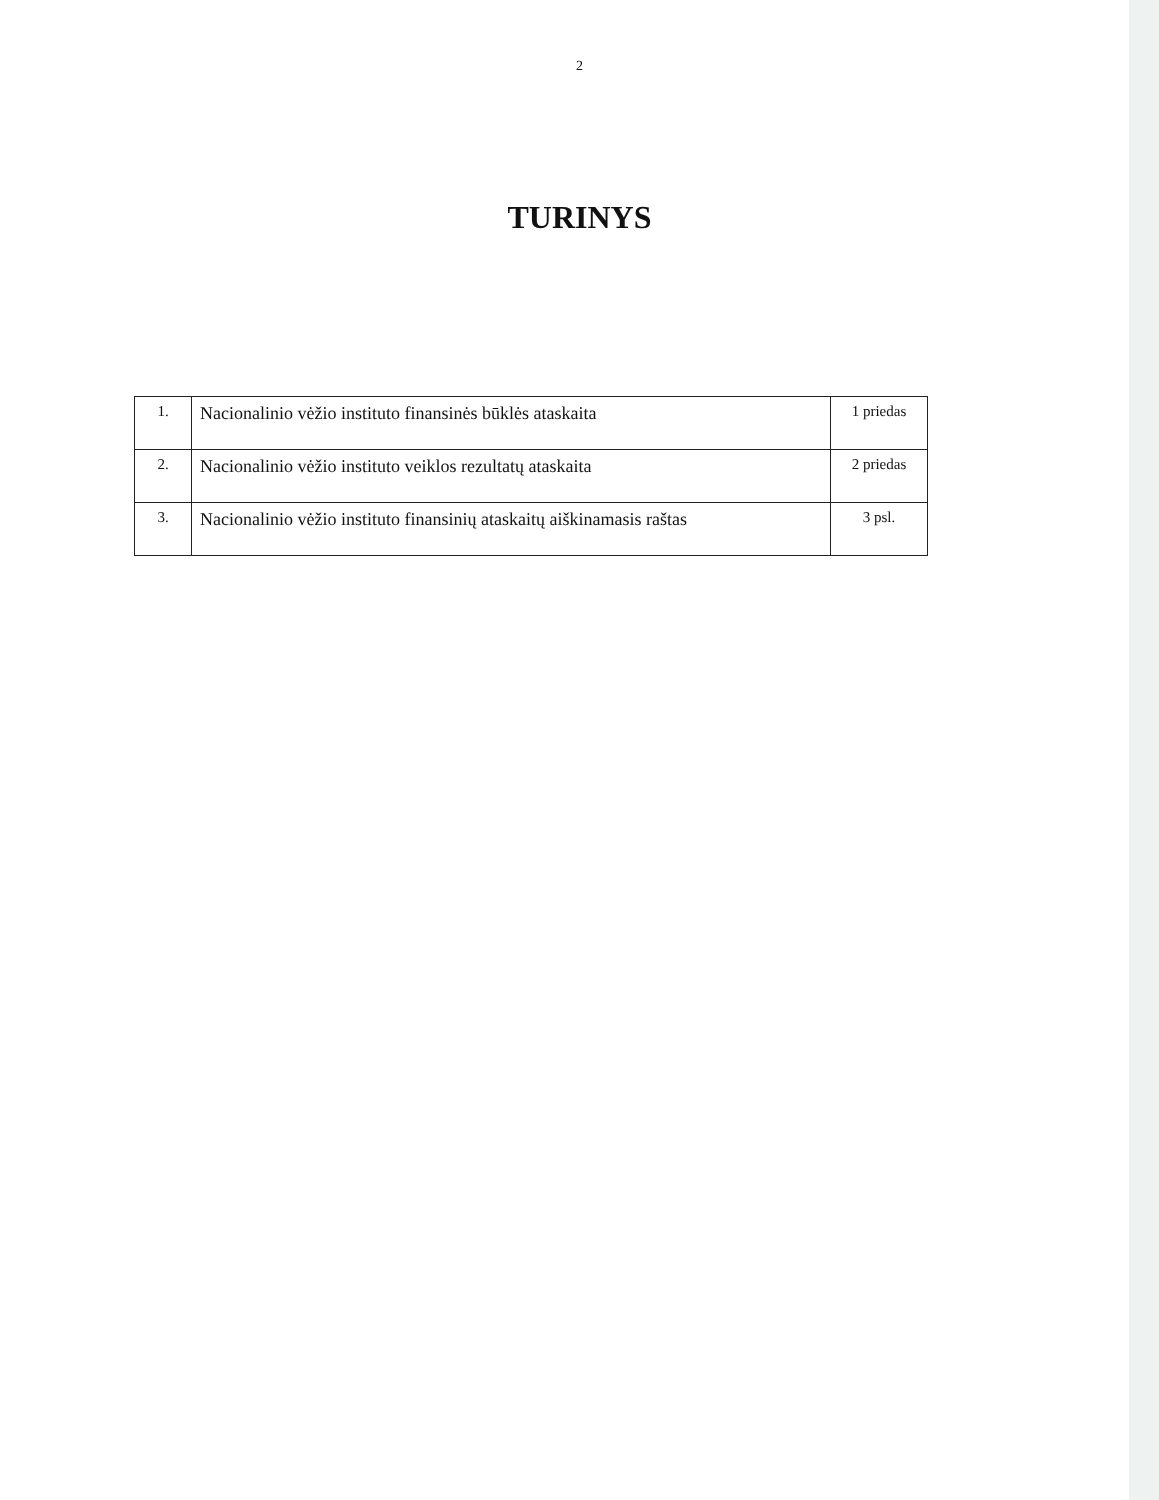2
TURINYS
| 1. | Nacionalinio vėžio instituto finansinės būklės ataskaita | 1 priedas |
| 2. | Nacionalinio vėžio instituto veiklos rezultatų ataskaita | 2 priedas |
| 3. | Nacionalinio vėžio instituto finansinių ataskaitų aiškinamasis raštas | 3 psl. |